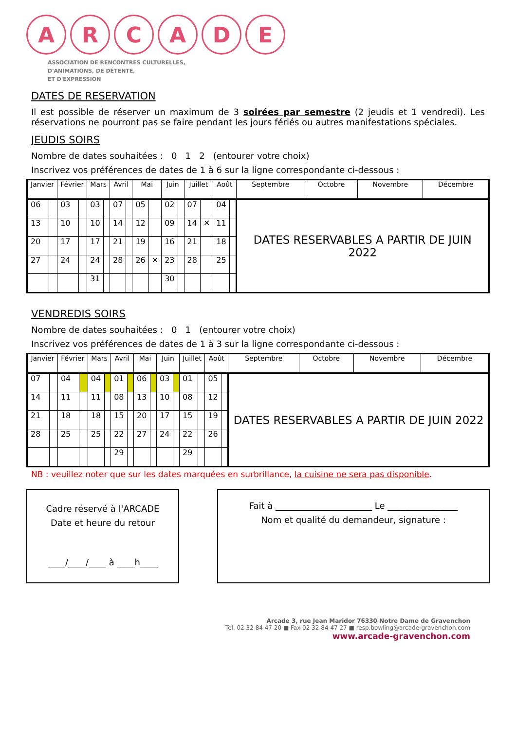A R C A D E
ASSOCIATION DE RENCONTRES CULTURELLES,
D'ANIMATIONS, DE DÉTENTE,
ET D'EXPRESSION
DATES DE RESERVATION
Il est possible de réserver un maximum de 3 soirées par semestre (2 jeudis et 1 vendredi). Les réservations ne pourront pas se faire pendant les jours fériés ou autres manifestations spéciales.
JEUDIS SOIRS
Nombre de dates souhaitées : 0 1 2 (entourer votre choix)
Inscrivez vos préférences de dates de 1 à 6 sur la ligne correspondante ci-dessous :
| Janvier | | Février | | Mars | | Avril | | Mai | | Juin | | Juillet | | Août | | Septembre | Octobre | Novembre | Décembre |
| --- | --- | --- | --- | --- | --- | --- | --- | --- | --- | --- | --- | --- | --- | --- | --- | --- | --- | --- | --- |
| 06 | | 03 | | 03 | | 07 | | 05 | | 02 | | 07 | | 04 | | DATES RESERVABLES A PARTIR DE JUIN 2022 | | | |
| 13 | | 10 | | 10 | | 14 | | 12 | | 09 | | 14 | ✕ | 11 | | | | | |
| 20 | | 17 | | 17 | | 21 | | 19 | | 16 | | 21 | | 18 | | | | | |
| 27 | | 24 | | 24 | | 28 | | 26 | ✕ | 23 | | 28 | | 25 | | | | | |
| | | | | 31 | | | | | | 30 | | | | | | | | | |
VENDREDIS SOIRS
Nombre de dates souhaitées : 0 1 (entourer votre choix)
Inscrivez vos préférences de dates de 1 à 3 sur la ligne correspondante ci-dessous :
| Janvier | | Février | | Mars | | Avril | | Mai | | Juin | | Juillet | | Août | | Septembre | Octobre | Novembre | Décembre |
| --- | --- | --- | --- | --- | --- | --- | --- | --- | --- | --- | --- | --- | --- | --- | --- | --- | --- | --- | --- |
| 07 | | 04 | | 04 | | 01 | | 06 | | 03 | | 01 | | 05 | | DATES RESERVABLES A PARTIR DE JUIN 2022 | | | |
| 14 | | 11 | | 11 | | 08 | | 13 | | 10 | | 08 | | 12 | | | | | |
| 21 | | 18 | | 18 | | 15 | | 20 | | 17 | | 15 | | 19 | | | | | |
| 28 | | 25 | | 25 | | 22 | | 27 | | 24 | | 22 | | 26 | | | | | |
| | | | | | | 29 | | | | | | 29 | | | | | | | |
NB : veuillez noter que sur les dates marquées en surbrillance, la cuisine ne sera pas disponible.
Cadre réservé à l'ARCADE
Date et heure du retour
____/____/____ à ____h____
Fait à ______________________ Le ________________
Nom et qualité du demandeur, signature :
Arcade 3, rue Jean Maridor 76330 Notre Dame de Gravenchon
Tél. 02 32 84 47 20 ■ Fax 02 32 84 47 27 ■ resp.bowling@arcade-gravenchon.com
www.arcade-gravenchon.com